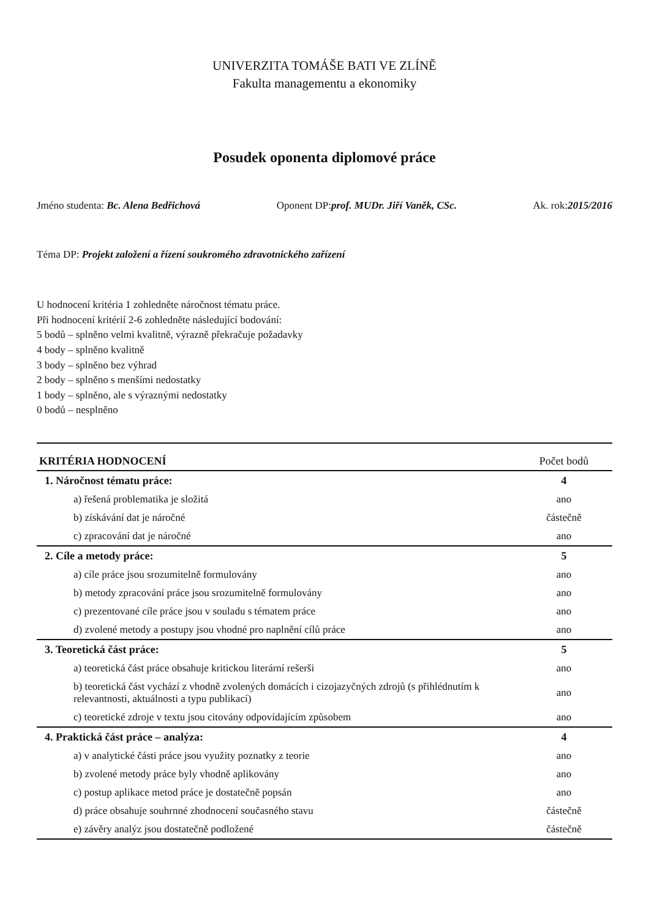UNIVERZITA TOMÁŠE BATI VE ZLÍNĚ
Fakulta managementu a ekonomiky
Posudek oponenta diplomové práce
Jméno studenta: Bc. Alena Bedřichová Oponent DP:prof. MUDr. Jiří Vaněk, CSc. Ak. rok:2015/2016
Téma DP: Projekt založení a řízení soukromého zdravotnického zařízení
U hodnocení kritéria 1 zohledněte náročnost tématu práce.
Při hodnocení kritérií 2-6 zohledněte následující bodování:
5 bodů – splněno velmi kvalitně, výrazně překračuje požadavky
4 body – splněno kvalitně
3 body – splněno bez výhrad
2 body – splněno s menšími nedostatky
1 body – splněno, ale s výraznými nedostatky
0 bodů – nesplněno
| KRITÉRIA HODNOCENÍ | Počet bodů |
| --- | --- |
| 1. Náročnost tématu práce: | 4 |
| a) řešená problematika je složitá | ano |
| b) získávání dat je náročné | částečně |
| c) zpracování dat je náročné | ano |
| 2. Cíle a metody práce: | 5 |
| a) cíle práce jsou srozumitelně formulovány | ano |
| b) metody zpracování práce jsou srozumitelně formulovány | ano |
| c) prezentované cíle práce jsou v souladu s tématem práce | ano |
| d) zvolené metody a postupy jsou vhodné pro naplnění cílů práce | ano |
| 3. Teoretická část práce: | 5 |
| a) teoretická část práce obsahuje kritickou literární rešerši | ano |
| b) teoretická část vychází z vhodně zvolených domácích i cizojazyčných zdrojů (s přihlédnutím k relevantnosti, aktuálnosti a typu publikací) | ano |
| c) teoretické zdroje v textu jsou citovány odpovídajícím způsobem | ano |
| 4. Praktická část práce – analýza: | 4 |
| a) v analytické části práce jsou využity poznatky z teorie | ano |
| b) zvolené metody práce byly vhodně aplikovány | ano |
| c) postup aplikace metod práce je dostatečně popsán | ano |
| d) práce obsahuje souhrnné zhodnocení současného stavu | částečně |
| e) závěry analýz jsou dostatečně podložené | částečně |